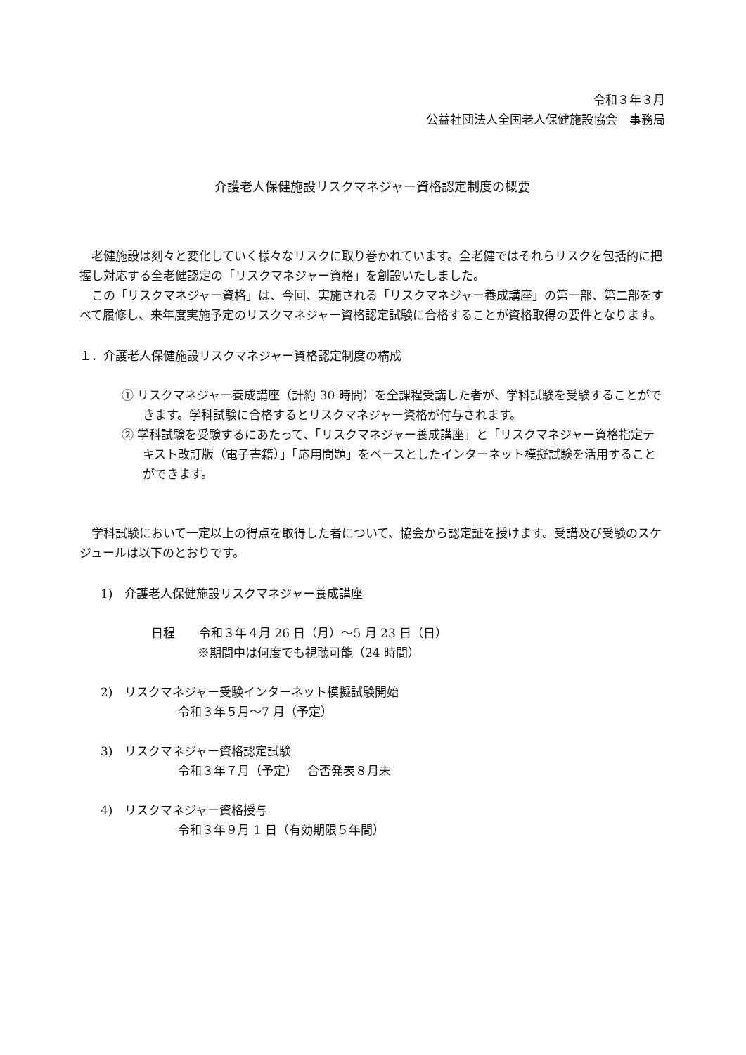令和３年３月
公益社団法人全国老人保健施設協会　事務局
介護老人保健施設リスクマネジャー資格認定制度の概要
老健施設は刻々と変化していく様々なリスクに取り巻かれています。全老健ではそれらリスクを包括的に把握し対応する全老健認定の「リスクマネジャー資格」を創設いたしました。
この「リスクマネジャー資格」は、今回、実施される「リスクマネジャー養成講座」の第一部、第二部をすべて履修し、来年度実施予定のリスクマネジャー資格認定試験に合格することが資格取得の要件となります。
１．介護老人保健施設リスクマネジャー資格認定制度の構成
① リスクマネジャー養成講座（計約 30 時間）を全課程受講した者が、学科試験を受験することができます。学科試験に合格するとリスクマネジャー資格が付与されます。
② 学科試験を受験するにあたって、「リスクマネジャー養成講座」と「リスクマネジャー資格指定テキスト改訂版（電子書籍）」「応用問題」をベースとしたインターネット模擬試験を活用することができます。
学科試験において一定以上の得点を取得した者について、協会から認定証を授けます。受講及び受験のスケジュールは以下のとおりです。
1)　介護老人保健施設リスクマネジャー養成講座
日程　　令和３年４月 26 日（月）～5 月 23 日（日）
※期間中は何度でも視聴可能（24 時間）
2)　リスクマネジャー受験インターネット模擬試験開始
令和３年５月～7 月（予定）
3)　リスクマネジャー資格認定試験
令和３年７月（予定）　 合否発表８月末
4)　リスクマネジャー資格授与
令和３年９月 1 日（有効期限５年間）